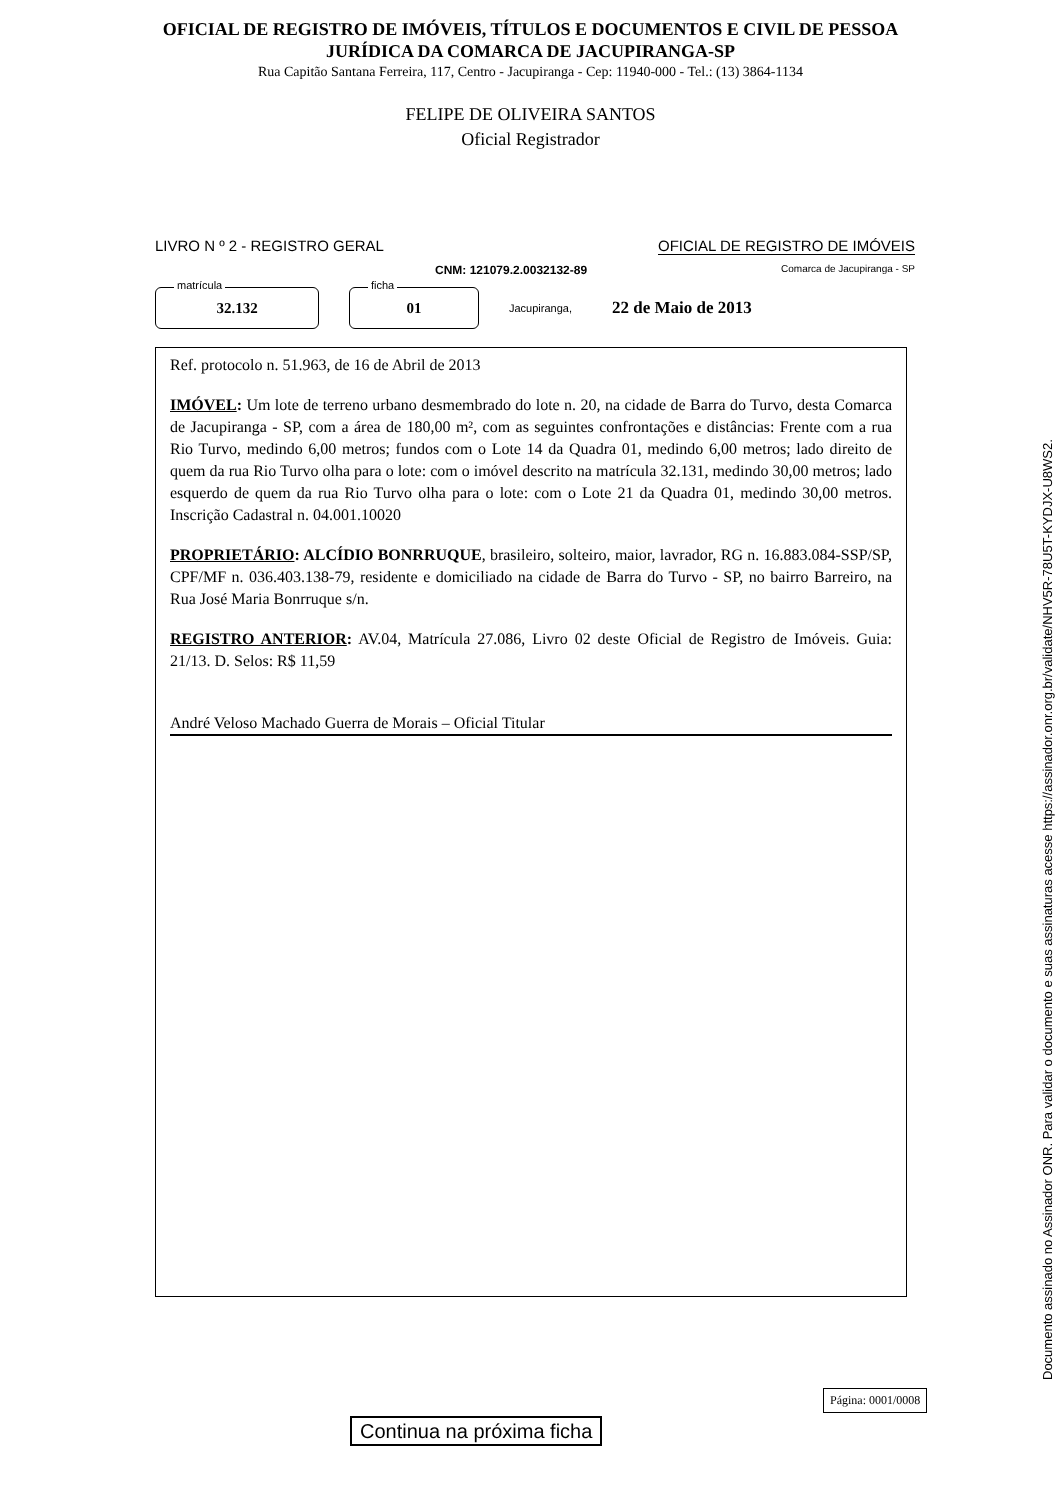OFICIAL DE REGISTRO DE IMÓVEIS, TÍTULOS E DOCUMENTOS E CIVIL DE PESSOA
JURÍDICA DA COMARCA DE JACUPIRANGA-SP
Rua Capitão Santana Ferreira, 117, Centro - Jacupiranga - Cep: 11940-000 - Tel.: (13) 3864-1134
FELIPE DE OLIVEIRA SANTOS
Oficial Registrador
LIVRO N º 2 - REGISTRO GERAL OFICIAL DE REGISTRO DE IMÓVEIS
CNM: 121079.2.0032132-89 Comarca de Jacupiranga - SP
matrícula
32.132
ficha
01
Jacupiranga, 22 de Maio de 2013
Ref. protocolo n. 51.963, de 16 de Abril de 2013
IMÓVEL: Um lote de terreno urbano desmembrado do lote n. 20, na cidade de Barra do Turvo, desta Comarca de Jacupiranga - SP, com a área de 180,00 m², com as seguintes confrontações e distâncias: Frente com a rua Rio Turvo, medindo 6,00 metros; fundos com o Lote 14 da Quadra 01, medindo 6,00 metros; lado direito de quem da rua Rio Turvo olha para o lote: com o imóvel descrito na matrícula 32.131, medindo 30,00 metros; lado esquerdo de quem da rua Rio Turvo olha para o lote: com o Lote 21 da Quadra 01, medindo 30,00 metros. Inscrição Cadastral n. 04.001.10020
PROPRIETÁRIO: ALCÍDIO BONRRUQUE, brasileiro, solteiro, maior, lavrador, RG n. 16.883.084-SSP/SP, CPF/MF n. 036.403.138-79, residente e domiciliado na cidade de Barra do Turvo - SP, no bairro Barreiro, na Rua José Maria Bonrruque s/n.
REGISTRO ANTERIOR: AV.04, Matrícula 27.086, Livro 02 deste Oficial de Registro de Imóveis. Guia: 21/13. D. Selos: R$ 11,59
André Veloso Machado Guerra de Morais – Oficial Titular
Continua na próxima ficha
Documento assinado no Assinador ONR. Para validar o documento e suas assinaturas acesse https://assinador.onr.org.br/validate/NHV5R-78U5T-KYDJX-U8WS2.
Página: 0001/0008